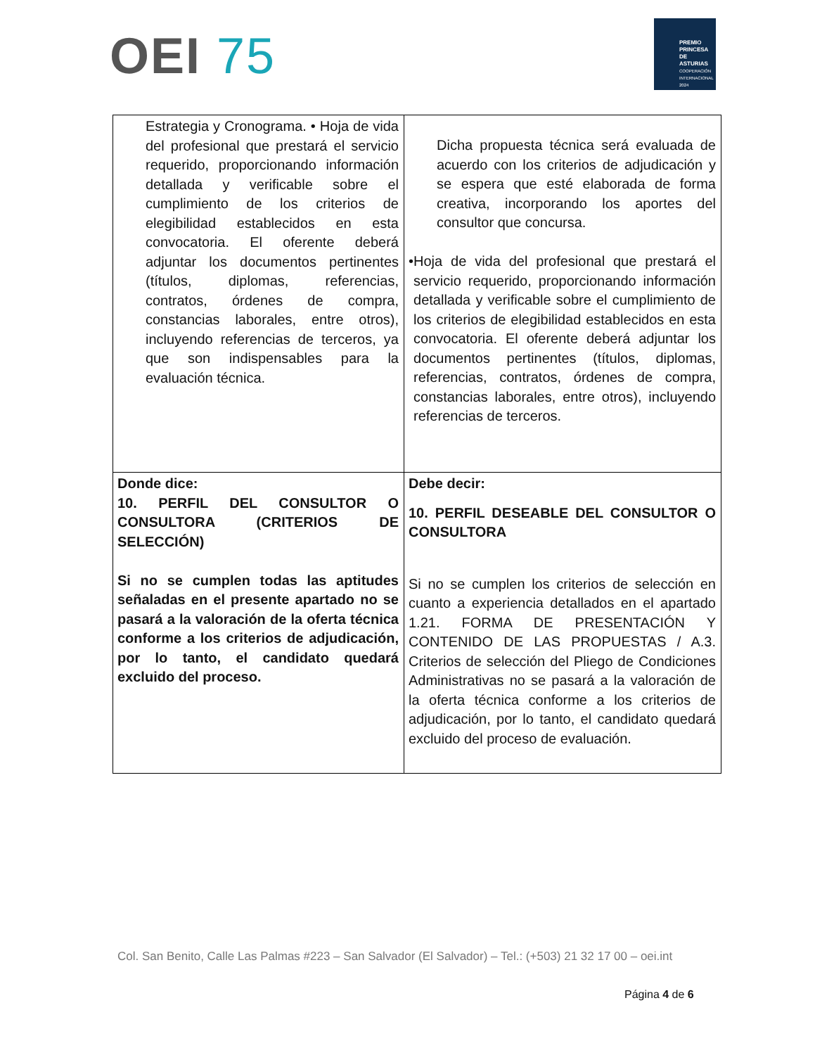OEI 75
PREMIO
PRINCESA
DE ASTURIAS
COOPERACIÓN INTERNACIONAL 2024
| Estrategia y Cronograma. • Hoja de vida del profesional que prestará el servicio requerido, proporcionando información detallada y verificable sobre el cumplimiento de los criterios de elegibilidad establecidos en esta convocatoria. El oferente deberá adjuntar los documentos pertinentes (títulos, diplomas, referencias, contratos, órdenes de compra, constancias laborales, entre otros), incluyendo referencias de terceros, ya que son indispensables para la evaluación técnica. | Dicha propuesta técnica será evaluada de acuerdo con los criterios de adjudicación y se espera que esté elaborada de forma creativa, incorporando los aportes del consultor que concursa. • Hoja de vida del profesional que prestará el servicio requerido, proporcionando información detallada y verificable sobre el cumplimiento de los criterios de elegibilidad establecidos en esta convocatoria. El oferente deberá adjuntar los documentos pertinentes (títulos, diplomas, referencias, contratos, órdenes de compra, constancias laborales, entre otros), incluyendo referencias de terceros. |
| Donde dice: 10. PERFIL DEL CONSULTOR O CONSULTORA (CRITERIOS DE SELECCIÓN) Si no se cumplen todas las aptitudes señaladas en el presente apartado no se pasará a la valoración de la oferta técnica conforme a los criterios de adjudicación, por lo tanto, el candidato quedará excluido del proceso. | Debe decir: 10. PERFIL DESEABLE DEL CONSULTOR O CONSULTORA Si no se cumplen los criterios de selección en cuanto a experiencia detallados en el apartado 1.21. FORMA DE PRESENTACIÓN Y CONTENIDO DE LAS PROPUESTAS / A.3. Criterios de selección del Pliego de Condiciones Administrativas no se pasará a la valoración de la oferta técnica conforme a los criterios de adjudicación, por lo tanto, el candidato quedará excluido del proceso de evaluación. |
Col. San Benito, Calle Las Palmas #223 – San Salvador (El Salvador) – Tel.: (+503) 21 32 17 00 – oei.int
Página 4 de 6